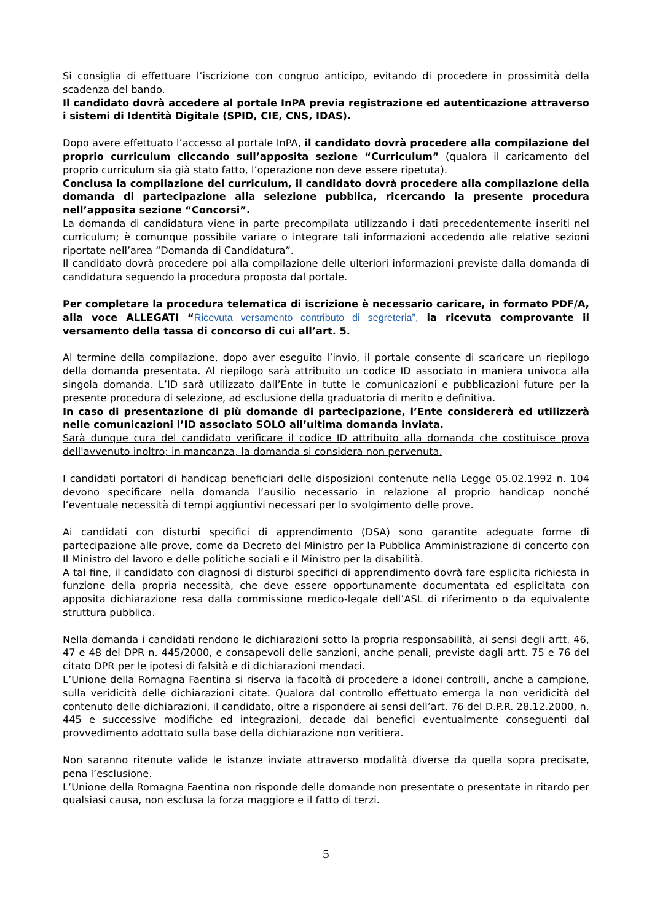Si consiglia di effettuare l’iscrizione con congruo anticipo, evitando di procedere in prossimità della scadenza del bando.
Il candidato dovrà accedere al portale InPA previa registrazione ed autenticazione attraverso i sistemi di Identità Digitale (SPID, CIE, CNS, IDAS).
Dopo avere effettuato l’accesso al portale InPA, il candidato dovrà procedere alla compilazione del proprio curriculum cliccando sull’apposita sezione “Curriculum” (qualora il caricamento del proprio curriculum sia già stato fatto, l’operazione non deve essere ripetuta).
Conclusa la compilazione del curriculum, il candidato dovrà procedere alla compilazione della domanda di partecipazione alla selezione pubblica, ricercando la presente procedura nell’apposita sezione “Concorsi”.
La domanda di candidatura viene in parte precompilata utilizzando i dati precedentemente inseriti nel curriculum; è comunque possibile variare o integrare tali informazioni accedendo alle relative sezioni riportate nell’area “Domanda di Candidatura”.
Il candidato dovrà procedere poi alla compilazione delle ulteriori informazioni previste dalla domanda di candidatura seguendo la procedura proposta dal portale.
Per completare la procedura telematica di iscrizione è necessario caricare, in formato PDF/A, alla voce ALLEGATI “Ricevuta versamento contributo di segreteria”, la ricevuta comprovante il versamento della tassa di concorso di cui all’art. 5.
Al termine della compilazione, dopo aver eseguito l’invio, il portale consente di scaricare un riepilogo della domanda presentata. Al riepilogo sarà attribuito un codice ID associato in maniera univoca alla singola domanda. L’ID sarà utilizzato dall’Ente in tutte le comunicazioni e pubblicazioni future per la presente procedura di selezione, ad esclusione della graduatoria di merito e definitiva.
In caso di presentazione di più domande di partecipazione, l’Ente considererà ed utilizzerà nelle comunicazioni l’ID associato SOLO all’ultima domanda inviata.
Sarà dunque cura del candidato verificare il codice ID attribuito alla domanda che costituisce prova dell'avvenuto inoltro; in mancanza, la domanda si considera non pervenuta.
I candidati portatori di handicap beneficiari delle disposizioni contenute nella Legge 05.02.1992 n. 104 devono specificare nella domanda l’ausilio necessario in relazione al proprio handicap nonché l’eventuale necessità di tempi aggiuntivi necessari per lo svolgimento delle prove.
Ai candidati con disturbi specifici di apprendimento (DSA) sono garantite adeguate forme di partecipazione alle prove, come da Decreto del Ministro per la Pubblica Amministrazione di concerto con Il Ministro del lavoro e delle politiche sociali e il Ministro per la disabilità.
A tal fine, il candidato con diagnosi di disturbi specifici di apprendimento dovrà fare esplicita richiesta in funzione della propria necessità, che deve essere opportunamente documentata ed esplicitata con apposita dichiarazione resa dalla commissione medico-legale dell’ASL di riferimento o da equivalente struttura pubblica.
Nella domanda i candidati rendono le dichiarazioni sotto la propria responsabilità, ai sensi degli artt. 46, 47 e 48 del DPR n. 445/2000, e consapevoli delle sanzioni, anche penali, previste dagli artt. 75 e 76 del citato DPR per le ipotesi di falsità e di dichiarazioni mendaci.
L’Unione della Romagna Faentina si riserva la facoltà di procedere a idonei controlli, anche a campione, sulla veridicità delle dichiarazioni citate. Qualora dal controllo effettuato emerga la non veridicità del contenuto delle dichiarazioni, il candidato, oltre a rispondere ai sensi dell’art. 76 del D.P.R. 28.12.2000, n. 445 e successive modifiche ed integrazioni, decade dai benefici eventualmente conseguenti dal provvedimento adottato sulla base della dichiarazione non veritiera.
Non saranno ritenute valide le istanze inviate attraverso modalità diverse da quella sopra precisate, pena l’esclusione.
L’Unione della Romagna Faentina non risponde delle domande non presentate o presentate in ritardo per qualsiasi causa, non esclusa la forza maggiore e il fatto di terzi.
5